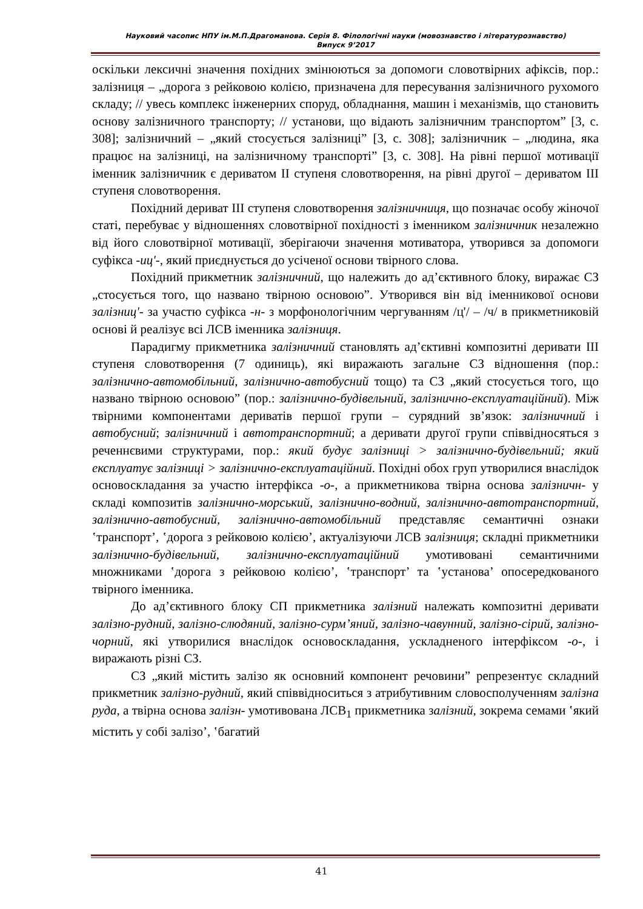Науковий часопис НПУ ім.М.П.Драгоманова. Серія 8. Філологічні науки (мовознавство і літературознавство)
Випуск 9’2017
оскільки лексичні значення похідних змінюються за допомоги словотвірних афіксів, пор.: залізниця – „дорога з рейковою колією, призначена для пересування залізничного рухомого складу; // увесь комплекс інженерних споруд, обладнання, машин і механізмів, що становить основу залізничного транспорту; // установи, що відають залізничним транспортом” [3, с. 308]; залізничний – „який стосується залізниці” [3, с. 308]; залізничник – „людина, яка працює на залізниці, на залізничному транспорті” [3, с. 308]. На рівні першої мотивації іменник залізничник є дериватом ІІ ступеня словотворення, на рівні другої – дериватом ІІІ ступеня словотворення.
Похідний дериват ІІІ ступеня словотворення залізничниця, що позначає особу жіночої статі, перебуває у відношеннях словотвірної похідності з іменником залізничник незалежно від його словотвірної мотивації, зберігаючи значення мотиватора, утворився за допомоги суфікса -иц'-, який приєднується до усіченої основи твірного слова.
Похідний прикметник залізничний, що належить до ад’єктивного блоку, виражає СЗ „стосується того, що названо твірною основою”. Утворився він від іменникової основи залізниц'- за участю суфікса -н- з морфонологічним чергуванням /ц'/ – /ч/ в прикметниковій основі й реалізує всі ЛСВ іменника залізниця.
Парадигму прикметника залізничний становлять ад’єктивні композитні деривати ІІІ ступеня словотворення (7 одиниць), які виражають загальне СЗ відношення (пор.: залізнично-автомобільний, залізнично-автобусний тощо) та СЗ „який стосується того, що названо твірною основою” (пор.: залізнично-будівельний, залізнично-експлуатаційний). Між твірними компонентами дериватів першої групи – сурядний зв’язок: залізничний і автобусний; залізничний і автотранспортний; а деривати другої групи співвідносяться з реченнєвими структурами, пор.: який будує залізниці > залізнично-будівельний; який експлуатує залізниці > залізнично-експлуатаційний. Похідні обох груп утворилися внаслідок основоскладання за участю інтерфікса -о-, а прикметникова твірна основа залізничн- у складі композитів залізнично-морський, залізнично-водний, залізнично-автотранспортний, залізнично-автобусний, залізнично-автомобільний представляє семантичні ознаки ʽтранспорт’, ʽдорога з рейковою колією’, актуалізуючи ЛСВ залізниця; складні прикметники залізнично-будівельний, залізнично-експлуатаційний умотивовані семантичними множниками ʽдорога з рейковою колією’, ʽтранспорт’ та ʽустанова’ опосередкованого твірного іменника.
До ад’єктивного блоку СП прикметника залізний належать композитні деривати залізно-рудний, залізно-слюдяний, залізно-сурм’яний, залізно-чавунний, залізно-сірий, залізно-чорний, які утворилися внаслідок основоскладання, ускладненого інтерфіксом -о-, і виражають різні СЗ.
СЗ „який містить залізо як основний компонент речовини” репрезентує складний прикметник залізно-рудний, який співвідноситься з атрибутивним словосполученням залізна руда, а твірна основа залізн- умотивована ЛСВ<sub>1</sub> прикметника залізний, зокрема семами ʽякий містить у собі залізо’, ʽбагатий
41